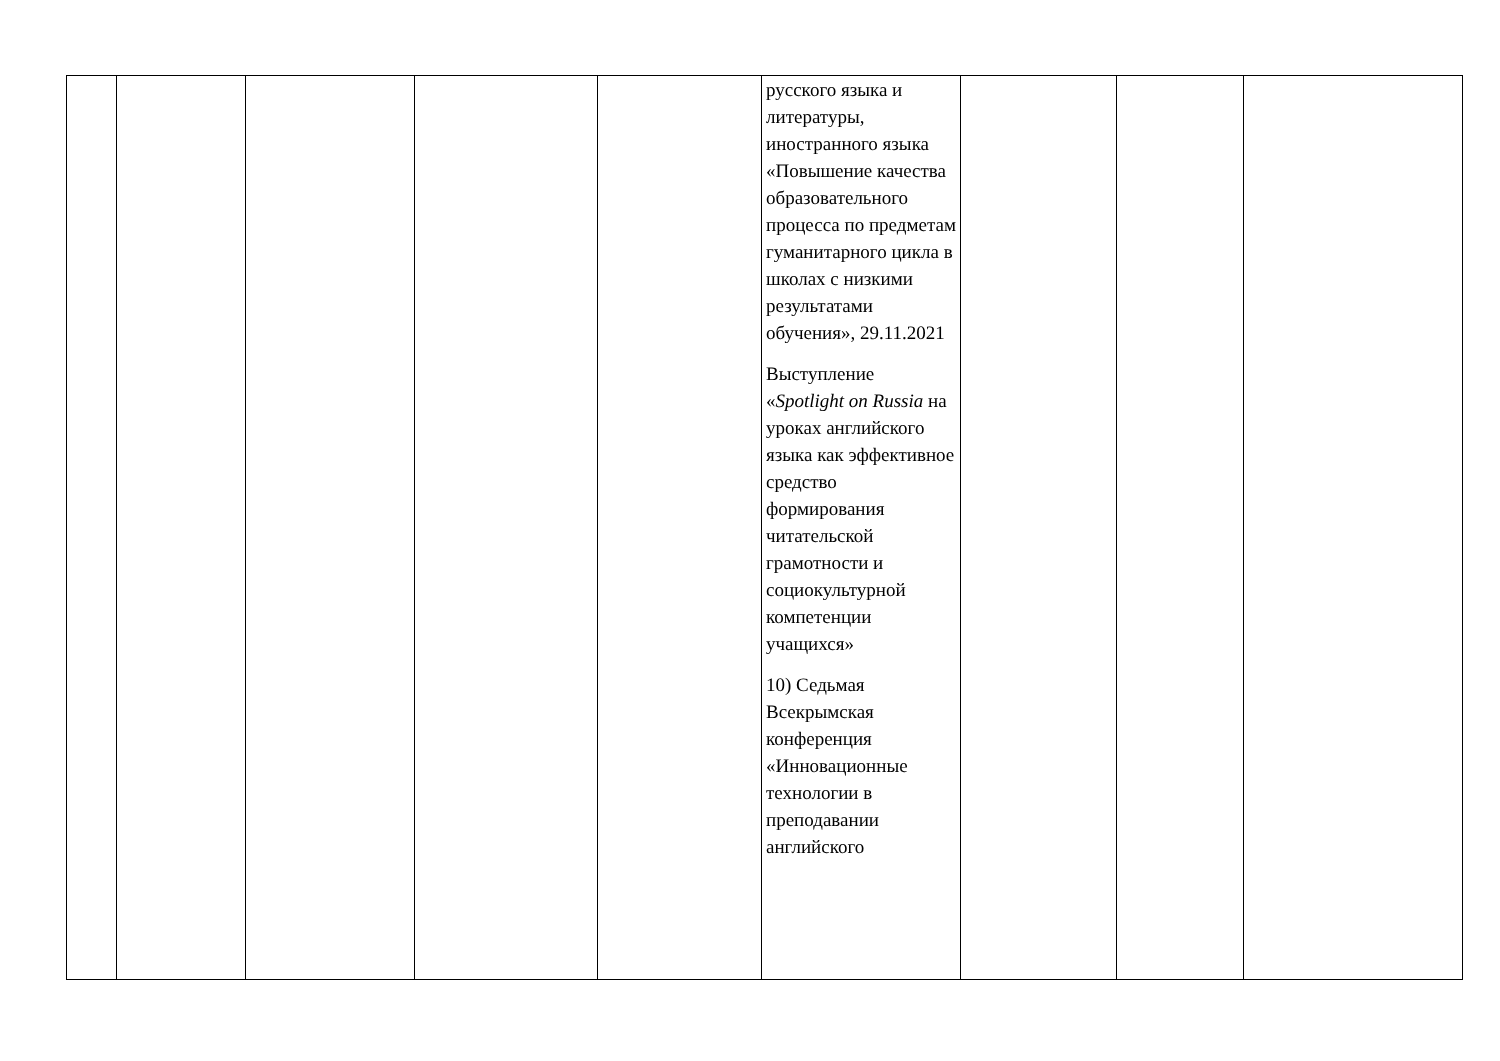| | | | | | русского языка и литературы, иностранного языка «Повышение качества образовательного процесса по предметам гуманитарного цикла в школах с низкими результатами обучения», 29.11.2021 Выступление « Spotlight on Russia на уроках английского языка как эффективное средство формирования читательской грамотности и социокультурной компетенции учащихся» 10) Седьмая Всекрымская конференция «Инновационные технологии в преподавании английского | | | |